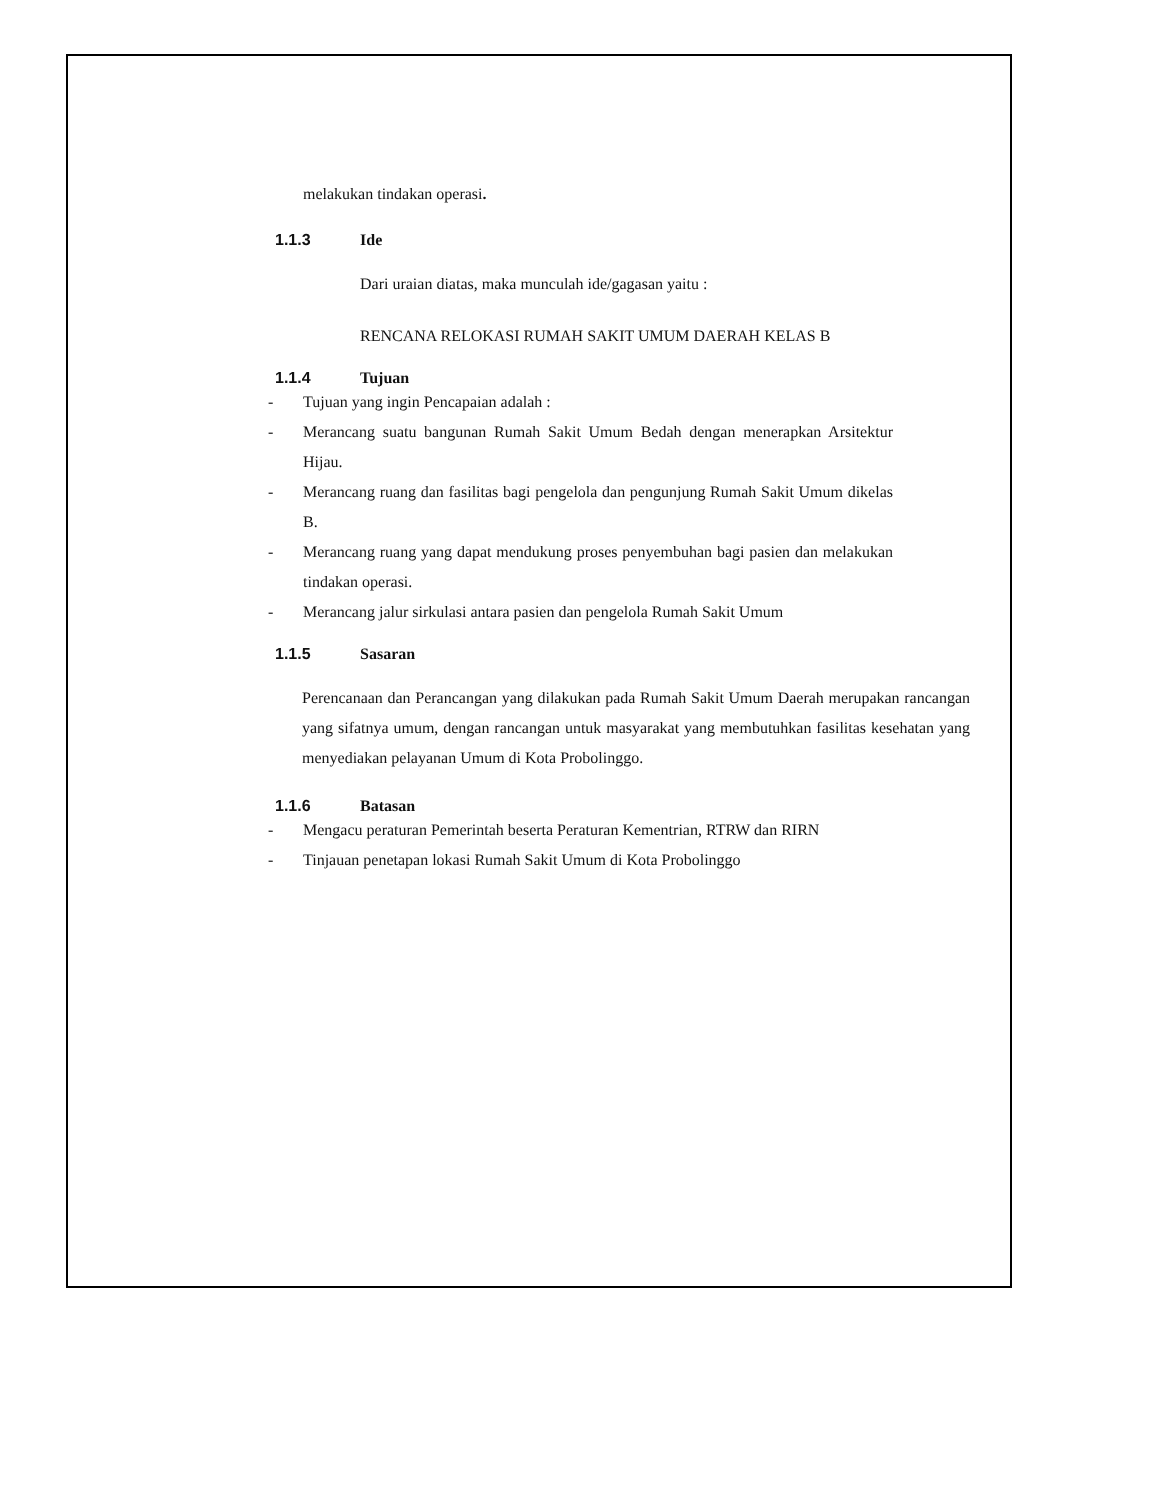melakukan tindakan operasi.
1.1.3 Ide
Dari uraian diatas, maka munculah ide/gagasan yaitu :
RENCANA RELOKASI RUMAH SAKIT UMUM DAERAH KELAS B
1.1.4 Tujuan
- Tujuan yang ingin Pencapaian adalah :
- Merancang suatu bangunan Rumah Sakit Umum Bedah dengan menerapkan Arsitektur Hijau.
- Merancang ruang dan fasilitas bagi pengelola dan pengunjung Rumah Sakit Umum dikelas B.
- Merancang ruang yang dapat mendukung proses penyembuhan bagi pasien dan melakukan tindakan operasi.
- Merancang jalur sirkulasi antara pasien dan pengelola Rumah Sakit Umum
1.1.5 Sasaran
Perencanaan dan Perancangan yang dilakukan pada Rumah Sakit Umum Daerah merupakan rancangan yang sifatnya umum, dengan rancangan untuk masyarakat yang membutuhkan fasilitas kesehatan yang menyediakan pelayanan Umum di Kota Probolinggo.
1.1.6 Batasan
- Mengacu peraturan Pemerintah beserta Peraturan Kementrian, RTRW dan RIRN
- Tinjauan penetapan lokasi Rumah Sakit Umum di Kota Probolinggo